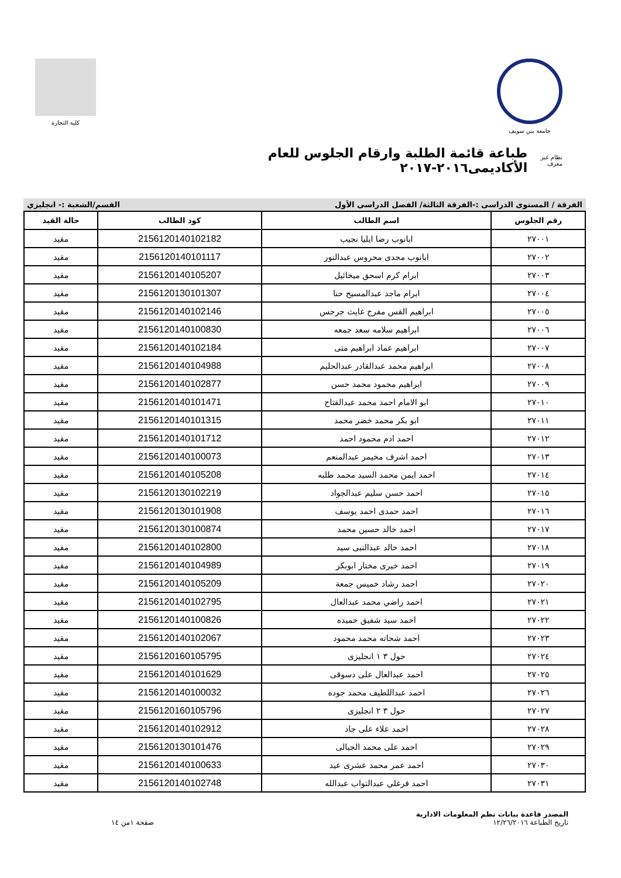جامعة بني سويف كلية التجارة
نظام غير معرف
طباعة قائمة الطلبة وارقام الجلوس للعام الأكاديمى٢٠١٦-٢٠١٧
الفرقة / المستوى الدراسى :-الفرقة الثالثة/ الفصل الدراسى الأول القسم/الشعبة :- انجليزي
| رقم الجلوس | اسم الطالب | كود الطالب | حالة القيد |
| --- | --- | --- | --- |
| ٢٧٠٠١ | ابانوب رضا ايليا نجيب | 2156120140102182 | مقيد |
| ٢٧٠٠٢ | ابانوب مجدى محروس عبدالنور | 2156120140101117 | مقيد |
| ٢٧٠٠٣ | ابرام كرم اسحق ميخائيل | 2156120140105207 | مقيد |
| ٢٧٠٠٤ | ابرام ماجد عبدالمسيح حنا | 2156120130101307 | مقيد |
| ٢٧٠٠٥ | ابراهيم القس مفرح غايث جرجس | 2156120140102146 | مقيد |
| ٢٧٠٠٦ | ابراهيم سلامه سعد جمعه | 2156120140100830 | مقيد |
| ٢٧٠٠٧ | ابراهيم عماد ابراهيم متى | 2156120140102184 | مقيد |
| ٢٧٠٠٨ | ابراهيم محمد عبدالقادر عبدالحليم | 2156120140104988 | مقيد |
| ٢٧٠٠٩ | ابراهيم محمود محمد حسن | 2156120140102877 | مقيد |
| ٢٧٠١٠ | ابو الامام احمد محمد عبدالفتاح | 2156120140101471 | مقيد |
| ٢٧٠١١ | ابو بكر محمد خضر محمد | 2156120140101315 | مقيد |
| ٢٧٠١٢ | احمد ادم محمود احمد | 2156120140101712 | مقيد |
| ٢٧٠١٣ | احمد اشرف مخيمر عبدالمنعم | 2156120140100073 | مقيد |
| ٢٧٠١٤ | احمد ايمن محمد السيد محمد طلبه | 2156120140105208 | مقيد |
| ٢٧٠١٥ | احمد حسن سليم عبدالجواد | 2156120130102219 | مقيد |
| ٢٧٠١٦ | احمد حمدى احمد يوسف | 2156120130101908 | مقيد |
| ٢٧٠١٧ | احمد خالد حسين محمد | 2156120130100874 | مقيد |
| ٢٧٠١٨ | احمد خالد عبدالنبى سيد | 2156120140102800 | مقيد |
| ٢٧٠١٩ | احمد خيرى مختار ابوبكر | 2156120140104989 | مقيد |
| ٢٧٠٢٠ | احمد رشاد خميس جمعة | 2156120140105209 | مقيد |
| ٢٧٠٢١ | احمد راضي محمد عبدالعال | 2156120140102795 | مقيد |
| ٢٧٠٢٢ | احمد سيد شفيق حميده | 2156120140100826 | مقيد |
| ٢٧٠٢٣ | احمد شحاته محمد محمود | 2156120140102067 | مقيد |
| ٢٧٠٢٤ | حول ٣ ١ انجليزى | 2156120160105795 | مقيد |
| ٢٧٠٢٥ | احمد عبدالعال على دسوقى | 2156120140101629 | مقيد |
| ٢٧٠٢٦ | احمد عبداللطيف محمد جوده | 2156120140100032 | مقيد |
| ٢٧٠٢٧ | حول ٣ ٢ انجليزى | 2156120160105796 | مقيد |
| ٢٧٠٢٨ | احمد علاء على جاد | 2156120140102912 | مقيد |
| ٢٧٠٢٩ | احمد على محمد الجبالى | 2156120130101476 | مقيد |
| ٢٧٠٣٠ | احمد عمر محمد عشرى عيد | 2156120140100633 | مقيد |
| ٢٧٠٣١ | احمد فرغلي عبدالتواب عبدالله | 2156120140102748 | مقيد |
المصدر قاعدة بيانات نظم المعلومات الادارية
تاريخ الطباعة ١٢/٢٦/٢٠١٦
صفحة ١من ١٤